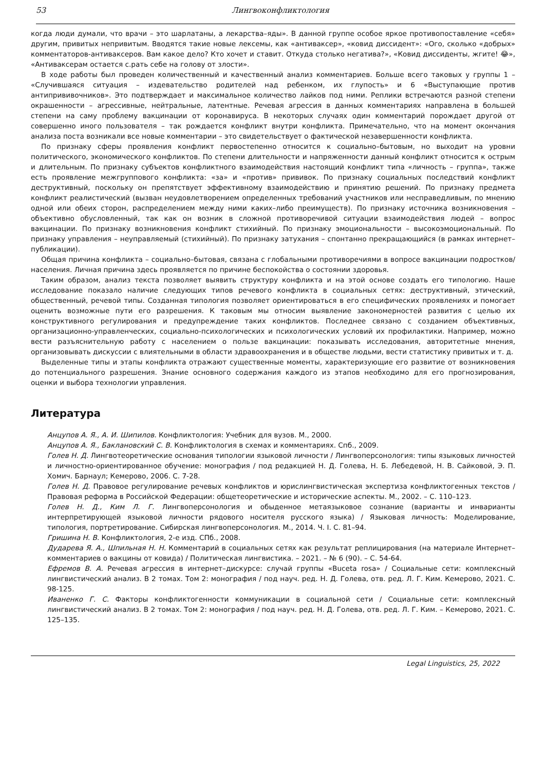53 Лингвоконфликтология
когда люди думали, что врачи – это шарлатаны, а лекарства–яды». В данной группе особое яркое противопоставление «себя» другим, привитых непривитым. Вводятся такие новые лексемы, как «антиваксер», «ковид диссидент»: «Ого, сколько «добрых» комментаторов-антиваксеров. Вам какое дело? Кто хочет и ставит. Откуда столько негатива?», «Ковид диссиденты, жгите! 😂», «Антиваксерам остается с.рать себе на голову от злости».
В ходе работы был проведен количественный и качественный анализ комментариев. Больше всего таковых у группы 1 – «Случившаяся ситуация – издевательство родителей над ребенком, их глупость» и 6 «Выступающие против антипрививочников». Это подтверждает и максимальное количество лайков под ними. Реплики встречаются разной степени окрашенности – агрессивные, нейтральные, латентные. Речевая агрессия в данных комментариях направлена в большей степени на саму проблему вакцинации от коронавируса. В некоторых случаях один комментарий порождает другой от совершенно иного пользователя – так рождается конфликт внутри конфликта. Примечательно, что на момент окончания анализа поста возникали все новые комментарии – это свидетельствует о фактической незавершенности конфликта.
По признаку сферы проявления конфликт первостепенно относится к социально–бытовым, но выходит на уровни политического, экономического конфликтов. По степени длительности и напряженности данный конфликт относится к острым и длительным. По признаку субъектов конфликтного взаимодействия настоящий конфликт типа «личность – группа», также есть проявление межгруппового конфликта: «за» и «против» прививок. По признаку социальных последствий конфликт деструктивный, поскольку он препятствует эффективному взаимодействию и принятию решений. По признаку предмета конфликт реалистический (вызван неудовлетворением определенных требований участников или несправедливым, по мнению одной или обеих сторон, распределением между ними каких–либо преимуществ). По признаку источника возникновения – объективно обусловленный, так как он возник в сложной противоречивой ситуации взаимодействия людей – вопрос вакцинации. По признаку возникновения конфликт стихийный. По признаку эмоциональности – высокоэмоциональный. По признаку управления – неуправляемый (стихийный). По признаку затухания – спонтанно прекращающийся (в рамках интернет–публикации).
Общая причина конфликта – социально–бытовая, связана с глобальными противоречиями в вопросе вакцинации подростков/населения. Личная причина здесь проявляется по причине беспокойства о состоянии здоровья.
Таким образом, анализ текста позволяет выявить структуру конфликта и на этой основе создать его типологию. Наше исследование показало наличие следующих типов речевого конфликта в социальных сетях: деструктивный, этический, общественный, речевой типы. Созданная типология позволяет ориентироваться в его специфических проявлениях и помогает оценить возможные пути его разрешения. К таковым мы относим выявление закономерностей развития с целью их конструктивного регулирования и предупреждение таких конфликтов. Последнее связано с созданием объективных, организационно-управленческих, социально-психологических и психологических условий их профилактики. Например, можно вести разъяснительную работу с населением о пользе вакцинации: показывать исследования, авторитетные мнения, организовывать дискуссии с влиятельными в области здравоохранения и в обществе людьми, вести статистику привитых и т. д.
Выделенные типы и этапы конфликта отражают существенные моменты, характеризующие его развитие от возникновения до потенциального разрешения. Знание основного содержания каждого из этапов необходимо для его прогнозирования, оценки и выбора технологии управления.
Литература
Анцупов А. Я., А. И. Шипилов. Конфликтология: Учебник для вузов. М., 2000.
Анцупов А. Я., Баклановский С. В. Конфликтология в схемах и комментариях. Спб., 2009.
Голев Н. Д. Лингвотеоретические основания типологии языковой личности / Лингвоперсонология: типы языковых личностей и личностно-ориентированное обучение: монография / под редакцией Н. Д. Голева, Н. Б. Лебедевой, Н. В. Сайковой, Э. П. Хомич. Барнаул; Кемерово, 2006. С. 7-28.
Голев Н. Д. Правовое регулирование речевых конфликтов и юрислингвистическая экспертиза конфликтогенных текстов / Правовая реформа в Российской Федерации: общетеоретические и исторические аспекты. М., 2002. – С. 110–123.
Голев Н. Д., Ким Л. Г. Лингвоперсонология и обыденное метаязыковое сознание (варианты и инварианты интерпретирующей языковой личности рядового носителя русского языка) / Языковая личность: Моделирование, типология, портретирование. Сибирская лингвоперсонология. М., 2014. Ч. I. С. 81–94.
Гришина Н. В. Конфликтология, 2-е изд. СПб., 2008.
Дударева Я. А., Шпильная Н. Н. Комментарий в социальных сетях как результат реплицирования (на материале Интернет–комментариев о вакцины от ковида) / Политическая лингвистика. – 2021. – № 6 (90). – С. 54-64.
Ефремов В. А. Речевая агрессия в интернет–дискурсе: случай группы «Buceta rosa» / Социальные сети: комплексный лингвистический анализ. В 2 томах. Том 2: монография / под науч. ред. Н. Д. Голева, отв. ред. Л. Г. Ким. Кемерово, 2021. С. 98-125.
Иваненко Г. С. Факторы конфликтогенности коммуникации в социальной сети / Социальные сети: комплексный лингвистический анализ. В 2 томах. Том 2: монография / под науч. ред. Н. Д. Голева, отв. ред. Л. Г. Ким. – Кемерово, 2021. С. 125–135.
Legal Linguistics, 25, 2022